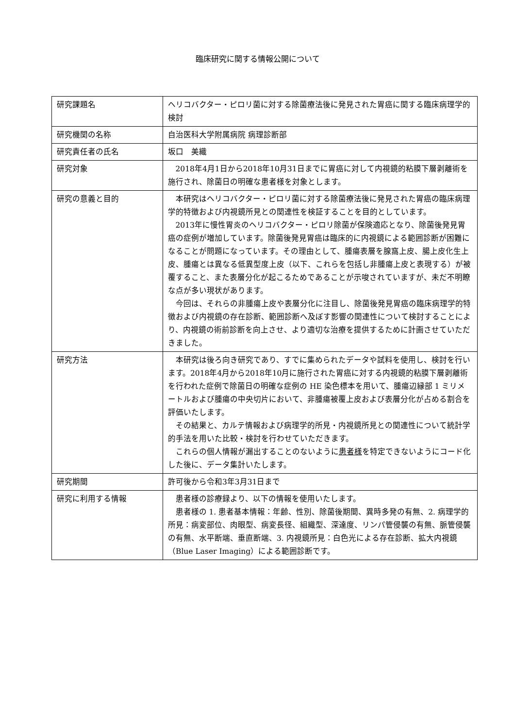臨床研究に関する情報公開について
| 研究課題名 | ヘリコバクター・ピロリ菌に対する除菌療法後に発見された胃癌に関する臨床病理学的検討 |
| 研究機関の名称 | 自治医科大学附属病院 病理診断部 |
| 研究責任者の氏名 | 坂口 美織 |
| 研究対象 | 2018年4月1日から2018年10月31日までに胃癌に対して内視鏡的粘膜下層剥離術を施行され、除菌日の明確な患者様を対象とします。 |
| 研究の意義と目的 | 本研究はヘリコバクター・ピロリ菌に対する除菌療法後に発見された胃癌の臨床病理学的特徴および内視鏡所見との関連性を検証することを目的としています。 2013年に慢性胃炎のヘリコバクター・ピロリ除菌が保険適応となり、除菌後発見胃癌の症例が増加しています。除菌後発見胃癌は臨床的に内視鏡による範囲診断が困難になることが問題になっています。その理由として、腫瘍表層を腺窩上皮、腸上皮化生上皮、腫瘍とは異なる低異型度上皮（以下、これらを包括し非腫瘍上皮と表現する）が被覆すること、また表層分化が起こるためであることが示唆されていますが、未だ不明瞭な点が多い現状があります。 今回は、それらの非腫瘍上皮や表層分化に注目し、除菌後発見胃癌の臨床病理学的特徴および内視鏡の存在診断、範囲診断へ及ぼす影響の関連性について検討することにより、内視鏡の術前診断を向上させ、より適切な治療を提供するために計画させていただきました。 |
| 研究方法 | 本研究は後ろ向き研究であり、すでに集められたデータや試料を使用し、検討を行います。2018年4月から2018年10月に施行された胃癌に対する内視鏡的粘膜下層剥離術を行われた症例で除菌日の明確な症例の HE 染色標本を用いて、腫瘍辺縁部 1 ミリメートルおよび腫瘍の中央切片において、非腫瘍被覆上皮および表層分化が占める割合を評価いたします。 その結果と、カルテ情報および病理学的所見・内視鏡所見との関連性について統計学的手法を用いた比較・検討を行わせていただきます。 これらの個人情報が漏出することのないように 患者様 を特定できないようにコード化した後に、データ集計いたします。 |
| 研究期間 | 許可後から令和3年3月31日まで |
| 研究に利用する情報 | 患者様の診療録より、以下の情報を使用いたします。 患者様の 1. 患者基本情報：年齢、性別、除菌後期間、異時多発の有無、2. 病理学的所見：病変部位、肉眼型、病変長径、組織型、深達度、リンパ管侵襲の有無、脈管侵襲の有無、水平断端、垂直断端、3. 内視鏡所見：白色光による存在診断、拡大内視鏡（Blue Laser Imaging）による範囲診断です。 |